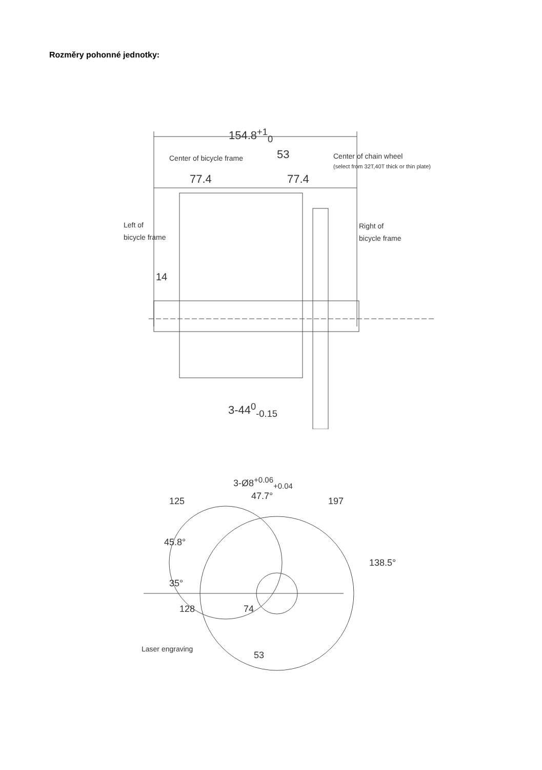Rozměry pohonné jednotky:
154.8<sup>+1</sup><sub>0</sub>
53 Center of bicycle frame Center of chain wheel
(select from 32T,40T thick or thin plate)
77.4 77.4
Left of
bicycle frame
Right of
bicycle frame
14
3-44<sup>0</sup><sub>-0.15</sub>
3-Ø8<sup>+0.06</sup><sub>+0.04</sub>
125 47.7° 197
45.8°
138.5°
35°
128 74
53
Laser engraving